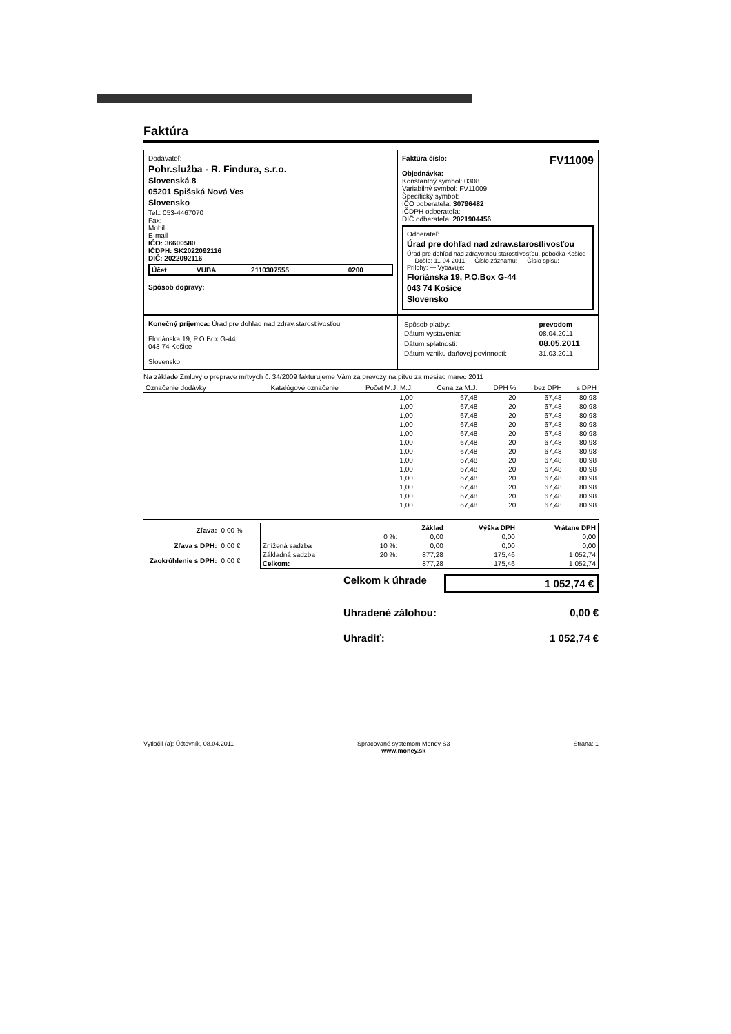Faktúra
Dodávateľ:
Pohr.služba - R. Findura, s.r.o.
Slovenská 8
05201 Spišská Nová Ves
Slovensko
Tel.: 053-4467070
Fax:
Mobil:
E-mail
IČO: 36600580
IČDPH: SK2022092116
DIČ: 2022092116
| Účet | VUBA | 2110307555 | 0200 |
Spôsob dopravy:
Faktúra číslo: FV11009
Objednávka:
Konštantný symbol: 0308
Variabilný symbol: FV11009
Špecifický symbol:
IČO odberateľa: 30796482
IČDPH odberateľa:
DIČ odberateľa: 2021904456
Odberateľ:
Úrad pre dohľad nad zdrav.starostlivosťou
Úrad pre dohľad nad zdravotnou starostlivosťou, pobočka Košice — Došlo: 11-04-2011 — Číslo záznamu: — Číslo spisu: — Prílohy: — Vybavuje:
Floriánska 19, P.O.Box G-44
043 74 Košice
Slovensko
Konečný príjemca: Úrad pre dohľad nad zdrav.starostlivosťou
Floriánska 19, P.O.Box G-44
043 74 Košice
Slovensko
| Spôsob platby: | prevodom |
| Dátum vystavenia: | 08.04.2011 |
| Dátum splatnosti: | 08.05.2011 |
| Dátum vzniku daňovej povinnosti: | 31.03.2011 |
Na základe Zmluvy o preprave mŕtvych č. 34/2009 fakturujeme Vám za prevozy na pitvu za mesiac marec 2011
| Označenie dodávky | Katalógové označenie | Počet M.J. M.J. | Cena za M.J. | DPH % | bez DPH | s DPH |
| --- | --- | --- | --- | --- | --- | --- |
| | | 1,00 | 67,48 | 20 | 67,48 | 80,98 |
| | | 1,00 | 67,48 | 20 | 67,48 | 80,98 |
| | | 1,00 | 67,48 | 20 | 67,48 | 80,98 |
| | | 1,00 | 67,48 | 20 | 67,48 | 80,98 |
| | | 1,00 | 67,48 | 20 | 67,48 | 80,98 |
| | | 1,00 | 67,48 | 20 | 67,48 | 80,98 |
| | | 1,00 | 67,48 | 20 | 67,48 | 80,98 |
| | | 1,00 | 67,48 | 20 | 67,48 | 80,98 |
| | | 1,00 | 67,48 | 20 | 67,48 | 80,98 |
| | | 1,00 | 67,48 | 20 | 67,48 | 80,98 |
| | | 1,00 | 67,48 | 20 | 67,48 | 80,98 |
| | | 1,00 | 67,48 | 20 | 67,48 | 80,98 |
| | | 1,00 | 67,48 | 20 | 67,48 | 80,98 |
| Zľava: | 0,00 % |
| Zľava s DPH: | 0,00 € |
| Zaokrúhlenie s DPH: | 0,00 € |
| | | Základ | Výška DPH | Vrátane DPH |
| --- | --- | --- | --- | --- |
| | 0 %: | 0,00 | 0,00 | 0,00 |
| Znížená sadzba | 10 %: | 0,00 | 0,00 | 0,00 |
| Základná sadzba | 20 %: | 877,28 | 175,46 | 1 052,74 |
| Celkom: | | 877,28 | 175,46 | 1 052,74 |
Celkom k úhrade 1 052,74 €
Uhradené zálohou: 0,00 €
Uhradiť: 1 052,74 €
Vytlačil (a): Účtovník, 08.04.2011 Spracované systémom Money S3
www.money.sk Strana: 1